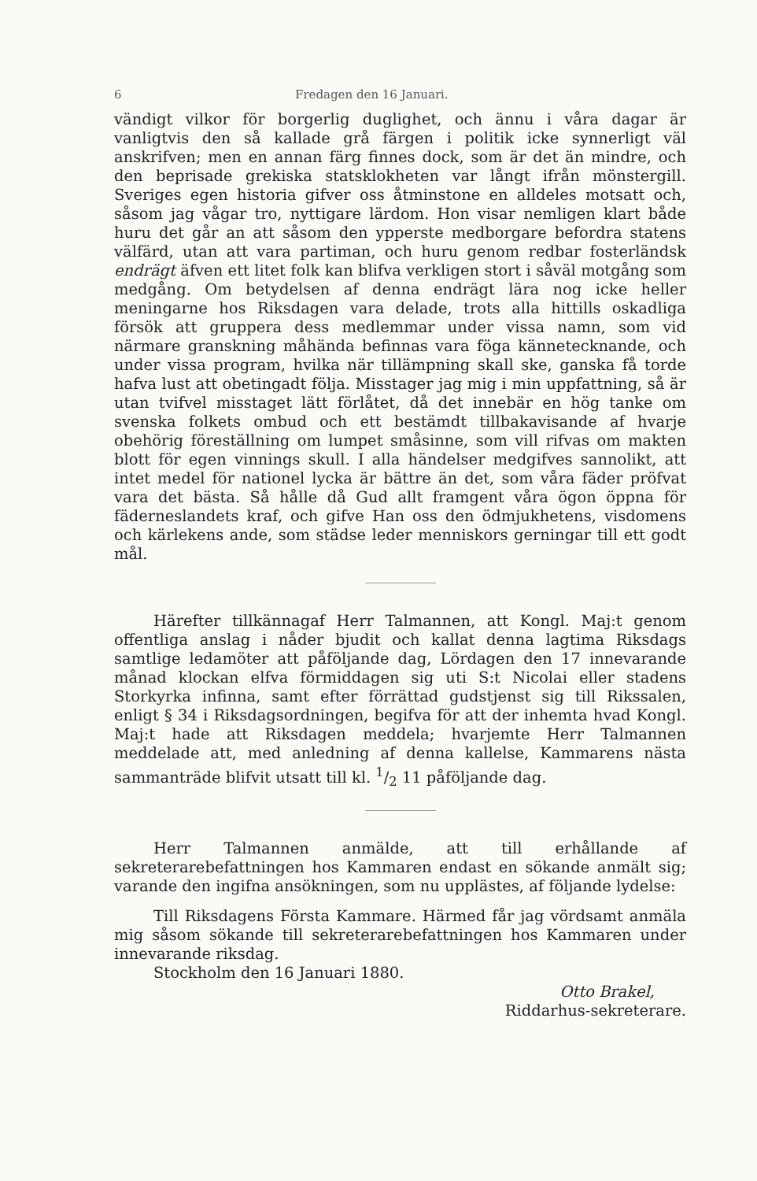6 Fredagen den 16 Januari.
vändigt vilkor för borgerlig duglighet, och ännu i våra dagar är vanligtvis den så kallade grå färgen i politik icke synnerligt väl anskrifven; men en annan färg finnes dock, som är det än mindre, och den beprisade grekiska statsklokheten var långt ifrån mönstergill. Sveriges egen historia gifver oss åtminstone en alldeles motsatt och, såsom jag vågar tro, nyttigare lärdom. Hon visar nemligen klart både huru det går an att såsom den ypperste medborgare befordra statens välfärd, utan att vara partiman, och huru genom redbar fosterländsk endrägt äfven ett litet folk kan blifva verkligen stort i såväl motgång som medgång. Om betydelsen af denna endrägt lära nog icke heller meningarne hos Riksdagen vara delade, trots alla hittills oskadliga försök att gruppera dess medlemmar under vissa namn, som vid närmare granskning måhända befinnas vara föga kännetecknande, och under vissa program, hvilka när tillämpning skall ske, ganska få torde hafva lust att obetingadt följa. Misstager jag mig i min uppfattning, så är utan tvifvel misstaget lätt förlåtet, då det innebär en hög tanke om svenska folkets ombud och ett bestämdt tillbakavisande af hvarje obehörig föreställning om lumpet småsinne, som vill rifvas om makten blott för egen vinnings skull. I alla händelser medgifves sannolikt, att intet medel för nationel lycka är bättre än det, som våra fäder pröfvat vara det bästa. Så hålle då Gud allt framgent våra ögon öppna för fäderneslandets kraf, och gifve Han oss den ödmjukhetens, visdomens och kärlekens ande, som städse leder menniskors gerningar till ett godt mål.
Härefter tillkännagaf Herr Talmannen, att Kongl. Maj:t genom offentliga anslag i nåder bjudit och kallat denna lagtima Riksdags samtlige ledamöter att påföljande dag, Lördagen den 17 innevarande månad klockan elfva förmiddagen sig uti S:t Nicolai eller stadens Storkyrka infinna, samt efter förrättad gudstjenst sig till Rikssalen, enligt § 34 i Riksdagsordningen, begifva för att der inhemta hvad Kongl. Maj:t hade att Riksdagen meddela; hvarjemte Herr Talmannen meddelade att, med anledning af denna kallelse, Kammarens nästa sammanträde blifvit utsatt till kl. 1/2 11 påföljande dag.
Herr Talmannen anmälde, att till erhållande af sekreterarebefattningen hos Kammaren endast en sökande anmält sig; varande den ingifna ansökningen, som nu upplästes, af följande lydelse:
Till Riksdagens Första Kammare. Härmed får jag vördsamt anmäla mig såsom sökande till sekreterarebefattningen hos Kammaren under innevarande riksdag.
Stockholm den 16 Januari 1880.
Otto Brakel,
Riddarhus-sekreterare.